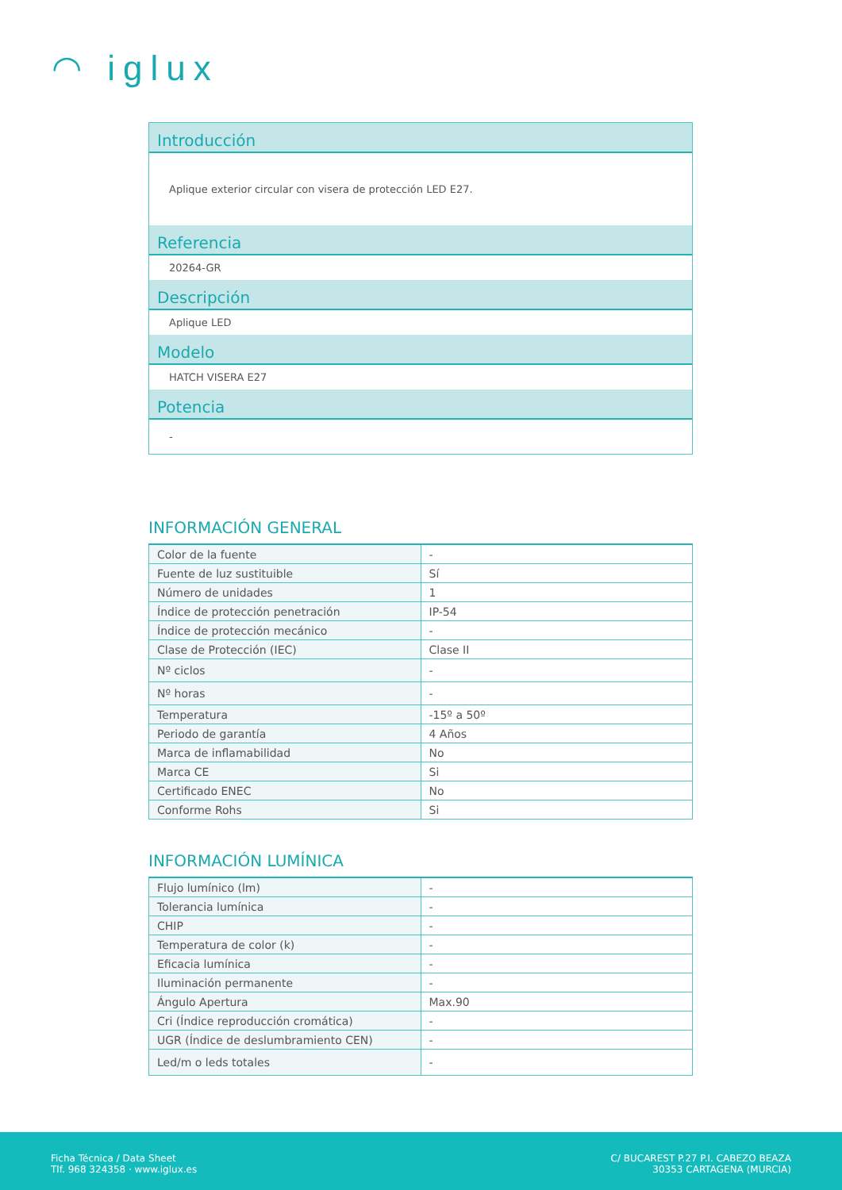◠ iglux
Introducción
Aplique exterior circular con visera de protección LED E27.
Referencia
20264-GR
Descripción
Aplique LED
Modelo
HATCH VISERA E27
Potencia
-
INFORMACIÓN GENERAL
| Color de la fuente | - |
| Fuente de luz sustituible | Sí |
| Número de unidades | 1 |
| Índice de protección penetración | IP-54 |
| Índice de protección mecánico | - |
| Clase de Protección (IEC) | Clase II |
| Nº ciclos | - |
| Nº horas | - |
| Temperatura | -15º a 50º |
| Periodo de garantía | 4 Años |
| Marca de inflamabilidad | No |
| Marca CE | Si |
| Certificado ENEC | No |
| Conforme Rohs | Si |
INFORMACIÓN LUMÍNICA
| Flujo lumínico (lm) | - |
| Tolerancia lumínica | - |
| CHIP | - |
| Temperatura de color (k) | - |
| Eficacia lumínica | - |
| Iluminación permanente | - |
| Ángulo Apertura | Max.90 |
| Cri (Índice reproducción cromática) | - |
| UGR (Índice de deslumbramiento CEN) | - |
| Led/m o leds totales | - |
Ficha Técnica / Data Sheet
Tlf. 968 324358 · www.iglux.es
C/ BUCAREST P.27 P.I. CABEZO BEAZA
30353 CARTAGENA (MURCIA)